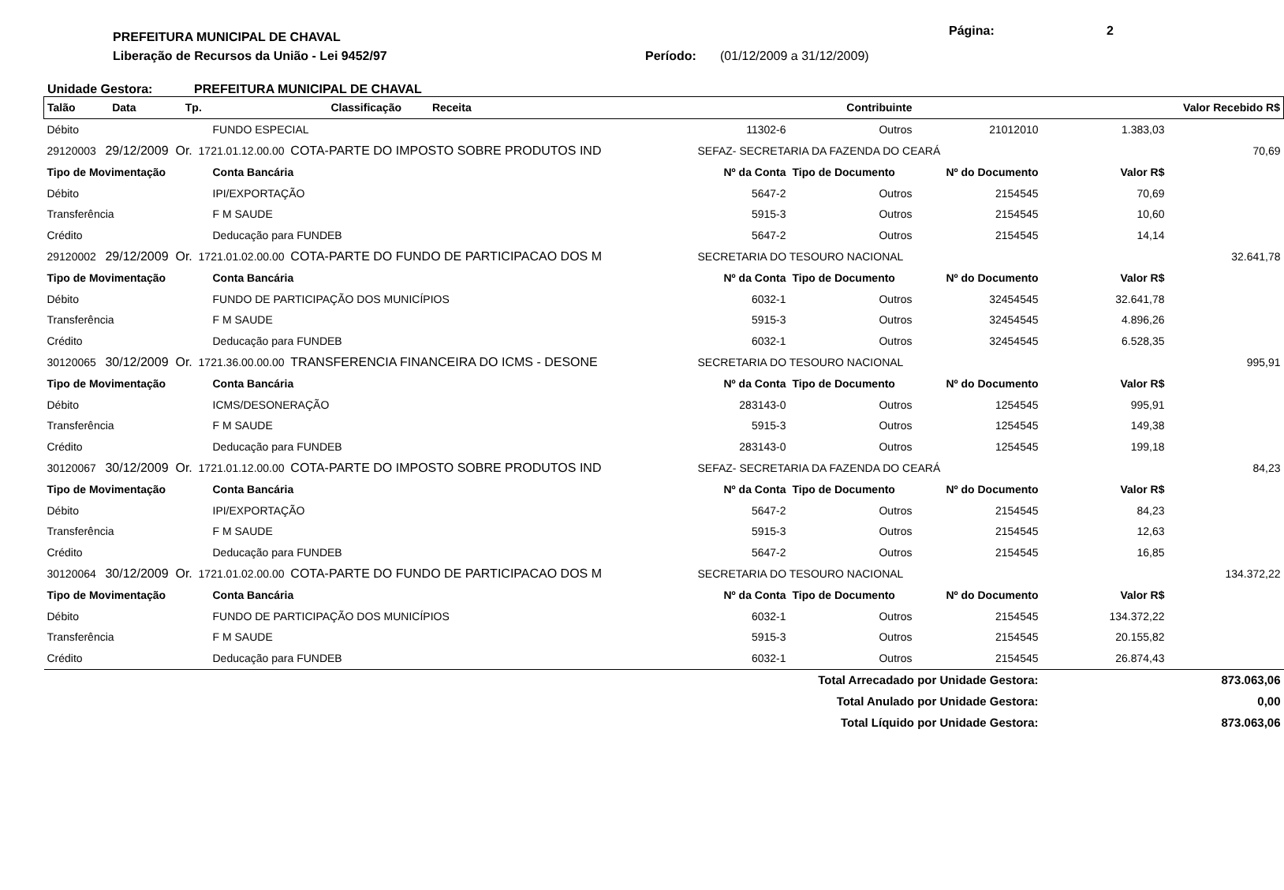PREFEITURA MUNICIPAL DE CHAVAL Página: 2
Liberação de Recursos da União - Lei 9452/97 Período: (01/12/2009 a 31/12/2009)
Unidade Gestora: PREFEITURA MUNICIPAL DE CHAVAL
| Talão Data Tp. | | Classificação Receita | Contribuinte | | | | Valor Recebido R$ |
| --- | --- | --- | --- | --- | --- | --- | --- |
| Débito | FUNDO ESPECIAL | | 11302-6 | Outros | 21012010 | 1.383,03 | |
| 29120003 29/12/2009 Or. 1721.01.12.00.00 COTA-PARTE DO IMPOSTO SOBRE PRODUTOS IND | | | SEFAZ- SECRETARIA DA FAZENDA DO CEARÁ | | | | 70,69 |
| Tipo de Movimentação | Conta Bancária | | Nº da Conta | Tipo de Documento | Nº do Documento | Valor R$ | |
| Débito | IPI/EXPORTAÇÃO | | 5647-2 | Outros | 2154545 | 70,69 | |
| Transferência | F M SAUDE | | 5915-3 | Outros | 2154545 | 10,60 | |
| Crédito | Deducação para FUNDEB | | 5647-2 | Outros | 2154545 | 14,14 | |
| 29120002 29/12/2009 Or. 1721.01.02.00.00 COTA-PARTE DO FUNDO DE PARTICIPACAO DOS M | | | SECRETARIA DO TESOURO NACIONAL | | | | 32.641,78 |
| Tipo de Movimentação | Conta Bancária | | Nº da Conta | Tipo de Documento | Nº do Documento | Valor R$ | |
| Débito | FUNDO DE PARTICIPAÇÃO DOS MUNICÍPIOS | | 6032-1 | Outros | 32454545 | 32.641,78 | |
| Transferência | F M SAUDE | | 5915-3 | Outros | 32454545 | 4.896,26 | |
| Crédito | Deducação para FUNDEB | | 6032-1 | Outros | 32454545 | 6.528,35 | |
| 30120065 30/12/2009 Or. 1721.36.00.00.00 TRANSFERENCIA FINANCEIRA DO ICMS - DESONE | | | SECRETARIA DO TESOURO NACIONAL | | | | 995,91 |
| Tipo de Movimentação | Conta Bancária | | Nº da Conta | Tipo de Documento | Nº do Documento | Valor R$ | |
| Débito | ICMS/DESONERAÇÃO | | 283143-0 | Outros | 1254545 | 995,91 | |
| Transferência | F M SAUDE | | 5915-3 | Outros | 1254545 | 149,38 | |
| Crédito | Deducação para FUNDEB | | 283143-0 | Outros | 1254545 | 199,18 | |
| 30120067 30/12/2009 Or. 1721.01.12.00.00 COTA-PARTE DO IMPOSTO SOBRE PRODUTOS IND | | | SEFAZ- SECRETARIA DA FAZENDA DO CEARÁ | | | | 84,23 |
| Tipo de Movimentação | Conta Bancária | | Nº da Conta | Tipo de Documento | Nº do Documento | Valor R$ | |
| Débito | IPI/EXPORTAÇÃO | | 5647-2 | Outros | 2154545 | 84,23 | |
| Transferência | F M SAUDE | | 5915-3 | Outros | 2154545 | 12,63 | |
| Crédito | Deducação para FUNDEB | | 5647-2 | Outros | 2154545 | 16,85 | |
| 30120064 30/12/2009 Or. 1721.01.02.00.00 COTA-PARTE DO FUNDO DE PARTICIPACAO DOS M | | | SECRETARIA DO TESOURO NACIONAL | | | | 134.372,22 |
| Tipo de Movimentação | Conta Bancária | | Nº da Conta | Tipo de Documento | Nº do Documento | Valor R$ | |
| Débito | FUNDO DE PARTICIPAÇÃO DOS MUNICÍPIOS | | 6032-1 | Outros | 2154545 | 134.372,22 | |
| Transferência | F M SAUDE | | 5915-3 | Outros | 2154545 | 20.155,82 | |
| Crédito | Deducação para FUNDEB | | 6032-1 | Outros | 2154545 | 26.874,43 | |
| Total Arrecadado por Unidade Gestora: | | | | | | 873.063,06 | |
| Total Anulado por Unidade Gestora: | | | | | | 0,00 | |
| Total Líquido por Unidade Gestora: | | | | | | 873.063,06 | |